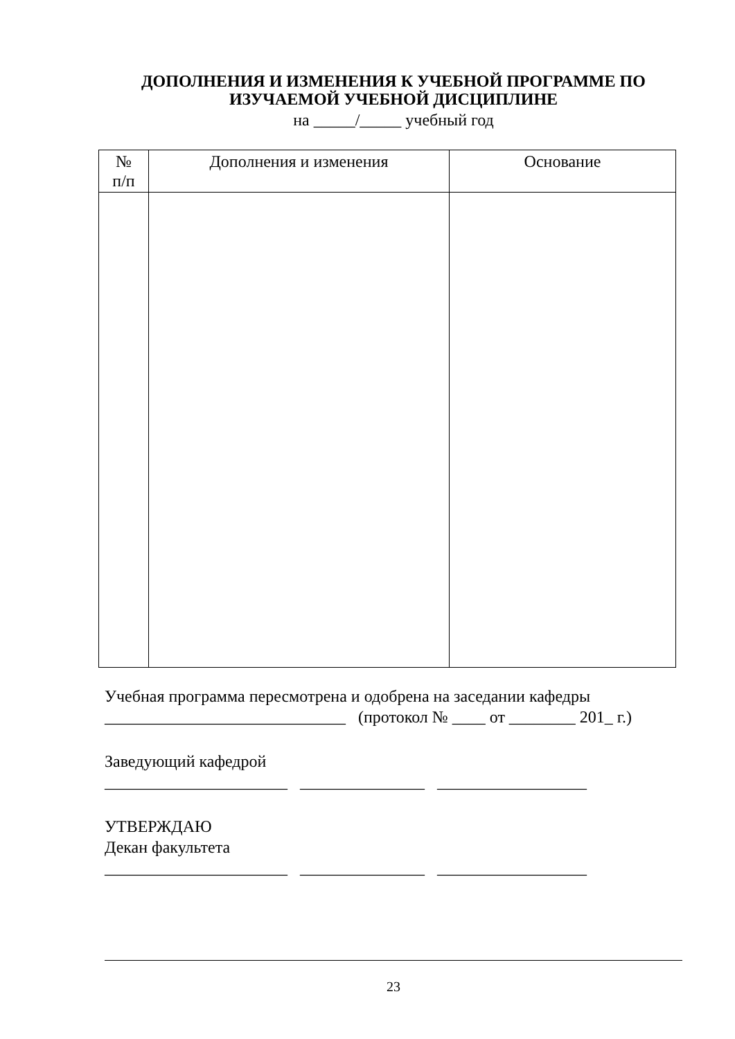ДОПОЛНЕНИЯ И ИЗМЕНЕНИЯ К УЧЕБНОЙ ПРОГРАММЕ ПО ИЗУЧАЕМОЙ УЧЕБНОЙ ДИСЦИПЛИНЕ
на _____/_____ учебный год
| № п/п | Дополнения и изменения | Основание |
| --- | --- | --- |
Учебная программа пересмотрена и одобрена на заседании кафедры
_____________________________ (протокол № ____ от ________ 201_ г.)
Заведующий кафедрой
______________________ _______________ __________________
УТВЕРЖДАЮ
Декан факультета
______________________ _______________ __________________
23